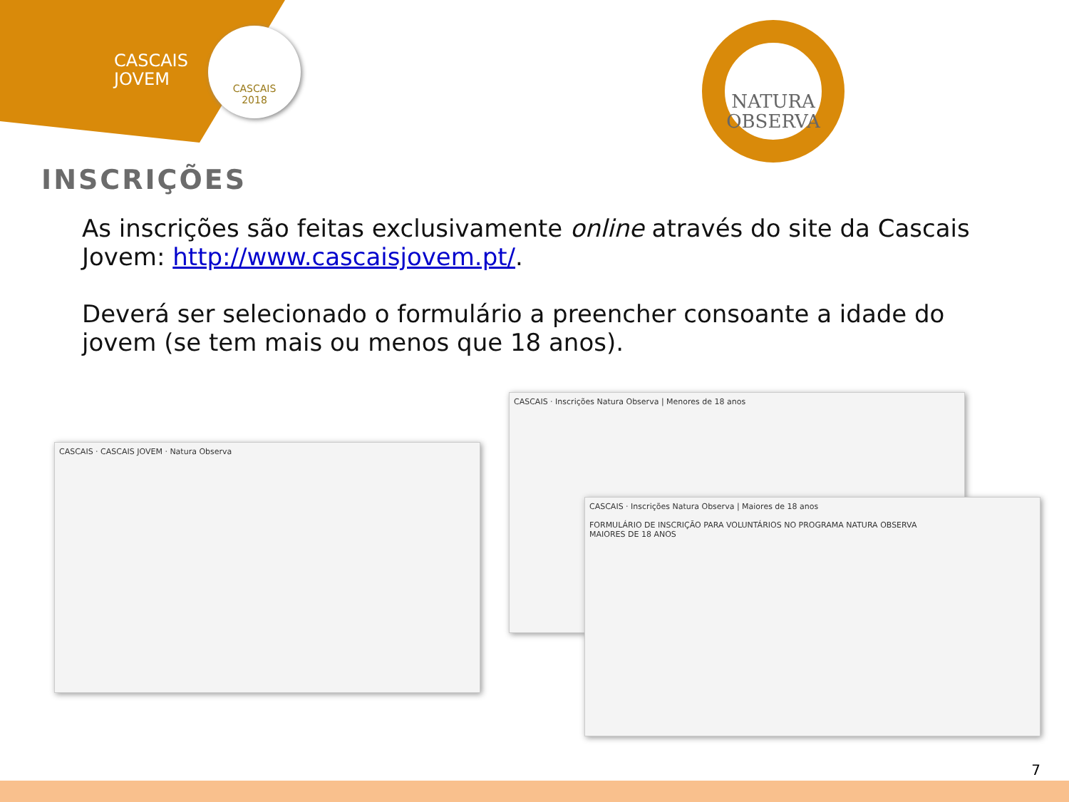CASCAIS
JOVEM
CASCAIS
2018
NATURA
OBSERVA
INSCRIÇÕES
As inscrições são feitas exclusivamente online através do site da Cascais Jovem: http://www.cascaisjovem.pt/.
Deverá ser selecionado o formulário a preencher consoante a idade do jovem (se tem mais ou menos que 18 anos).
CASCAIS · CASCAIS JOVEM · Natura Observa
CASCAIS · Inscrições Natura Observa | Menores de 18 anos
CASCAIS · Inscrições Natura Observa | Maiores de 18 anos
FORMULÁRIO DE INSCRIÇÃO PARA VOLUNTÁRIOS NO PROGRAMA NATURA OBSERVA
MAIORES DE 18 ANOS
7